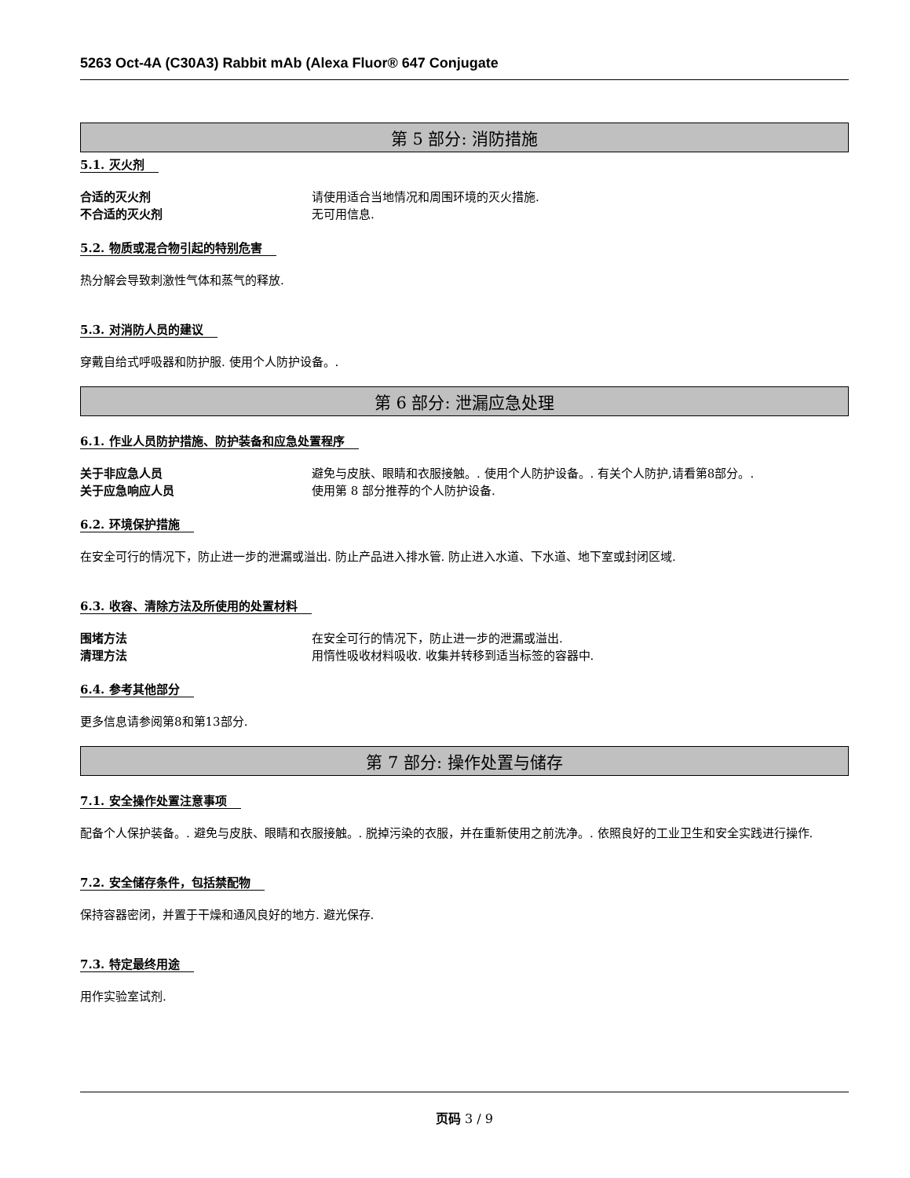5263 Oct-4A (C30A3) Rabbit mAb (Alexa Fluor® 647 Conjugate
第 5 部分: 消防措施
5.1. 灭火剂
合适的灭火剂 请使用适合当地情况和周围环境的灭火措施.
不合适的灭火剂 无可用信息.
5.2. 物质或混合物引起的特别危害
热分解会导致刺激性气体和蒸气的释放.
5.3. 对消防人员的建议
穿戴自给式呼吸器和防护服. 使用个人防护设备。.
第 6 部分: 泄漏应急处理
6.1. 作业人员防护措施、防护装备和应急处置程序
关于非应急人员 避免与皮肤、眼睛和衣服接触。. 使用个人防护设备。. 有关个人防护,请看第8部分。.
关于应急响应人员 使用第 8 部分推荐的个人防护设备.
6.2. 环境保护措施
在安全可行的情况下，防止进一步的泄漏或溢出. 防止产品进入排水管. 防止进入水道、下水道、地下室或封闭区域.
6.3. 收容、清除方法及所使用的处置材料
围堵方法 在安全可行的情况下，防止进一步的泄漏或溢出.
清理方法 用惰性吸收材料吸收. 收集并转移到适当标签的容器中.
6.4. 参考其他部分
更多信息请参阅第8和第13部分.
第 7 部分: 操作处置与储存
7.1. 安全操作处置注意事项
配备个人保护装备。. 避免与皮肤、眼睛和衣服接触。. 脱掉污染的衣服，并在重新使用之前洗净。. 依照良好的工业卫生和安全实践进行操作.
7.2. 安全储存条件，包括禁配物
保持容器密闭，并置于干燥和通风良好的地方. 避光保存.
7.3. 特定最终用途
用作实验室试剂.
页码 3 / 9